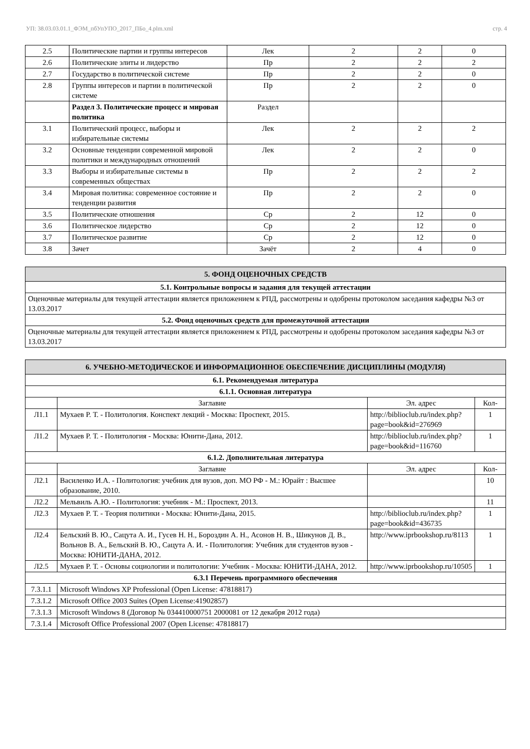УП: 38.03.03.01.1_ФЭМ_пбУпУПО_2017_ПБо_4.plm.xml стр. 4
| 2.5 | Политические партии и группы интересов | Лек | 2 | 2 | 0 |
| 2.6 | Политические элиты и лидерство | Пр | 2 | 2 | 2 |
| 2.7 | Государство в политической системе | Пр | 2 | 2 | 0 |
| 2.8 | Группы интересов и партии в политической системе | Пр | 2 | 2 | 0 |
| | Раздел 3. Политические процесс и мировая политика | Раздел | | | |
| 3.1 | Политический процесс, выборы и избирательные системы | Лек | 2 | 2 | 2 |
| 3.2 | Основные тенденции современной мировой политики и международных отношений | Лек | 2 | 2 | 0 |
| 3.3 | Выборы и избирательные системы в современных обществах | Пр | 2 | 2 | 2 |
| 3.4 | Мировая политика: современное состояние и тенденции развития | Пр | 2 | 2 | 0 |
| 3.5 | Политические отношения | Ср | 2 | 12 | 0 |
| 3.6 | Политическое лидерство | Ср | 2 | 12 | 0 |
| 3.7 | Политическое развитие | Ср | 2 | 12 | 0 |
| 3.8 | Зачет | Зачёт | 2 | 4 | 0 |
| 5. ФОНД ОЦЕНОЧНЫХ СРЕДСТВ |
| 5.1. Контрольные вопросы и задания для текущей аттестации |
| Оценочные материалы для текущей аттестации является приложением к РПД, рассмотрены и одобрены протоколом заседания кафедры №3 от 13.03.2017 |
| 5.2. Фонд оценочных средств для промежуточной аттестации |
| Оценочные материалы для текущей аттестации является приложением к РПД, рассмотрены и одобрены протоколом заседания кафедры №3 от 13.03.2017 |
| 6. УЧЕБНО-МЕТОДИЧЕСКОЕ И ИНФОРМАЦИОННОЕ ОБЕСПЕЧЕНИЕ ДИСЦИПЛИНЫ (МОДУЛЯ) | | | |
| 6.1. Рекомендуемая литература | | | |
| 6.1.1. Основная литература | | | |
| | Заглавие | Эл. адрес | Кол- |
| Л1.1 | Мухаев Р. Т. - Политология. Конспект лекций - Москва: Проспект, 2015. | http://biblioclub.ru/index.php?page=book&id=276969 | 1 |
| Л1.2 | Мухаев Р. Т. - Политология - Москва: Юнити-Дана, 2012. | http://biblioclub.ru/index.php?page=book&id=116760 | 1 |
| 6.1.2. Дополнительная литература | | | |
| | Заглавие | Эл. адрес | Кол- |
| Л2.1 | Василенко И.А. - Политология: учебник для вузов, доп. МО РФ - М.: Юрайт : Высшее образование, 2010. | | 10 |
| Л2.2 | Мельвиль А.Ю. - Политология: учебник - М.: Проспект, 2013. | | 11 |
| Л2.3 | Мухаев Р. Т. - Теория политики - Москва: Юнити-Дана, 2015. | http://biblioclub.ru/index.php?page=book&id=436735 | 1 |
| Л2.4 | Бельский В. Ю., Сацута А. И., Гусев Н. Н., Бороздин А. Н., Асонов Н. В., Шикунов Д. В., Вольнов В. А., Бельский В. Ю., Сацута А. И. - Политология: Учебник для студентов вузов - Москва: ЮНИТИ-ДАНА, 2012. | http://www.iprbookshop.ru/8113 | 1 |
| Л2.5 | Мухаев Р. Т. - Основы социологии и политологии: Учебник - Москва: ЮНИТИ-ДАНА, 2012. | http://www.iprbookshop.ru/10505 | 1 |
| 6.3.1 Перечень программного обеспечения | | | |
| 7.3.1.1 | Microsoft Windows XP Professional (Open License: 47818817) | | |
| 7.3.1.2 | Microsoft Office 2003 Suites (Open License:41902857) | | |
| 7.3.1.3 | Microsoft Windows 8 (Договор № 034410000751 2000081 от 12 декабря 2012 года) | | |
| 7.3.1.4 | Microsoft Office Professional 2007 (Open License: 47818817) | | |